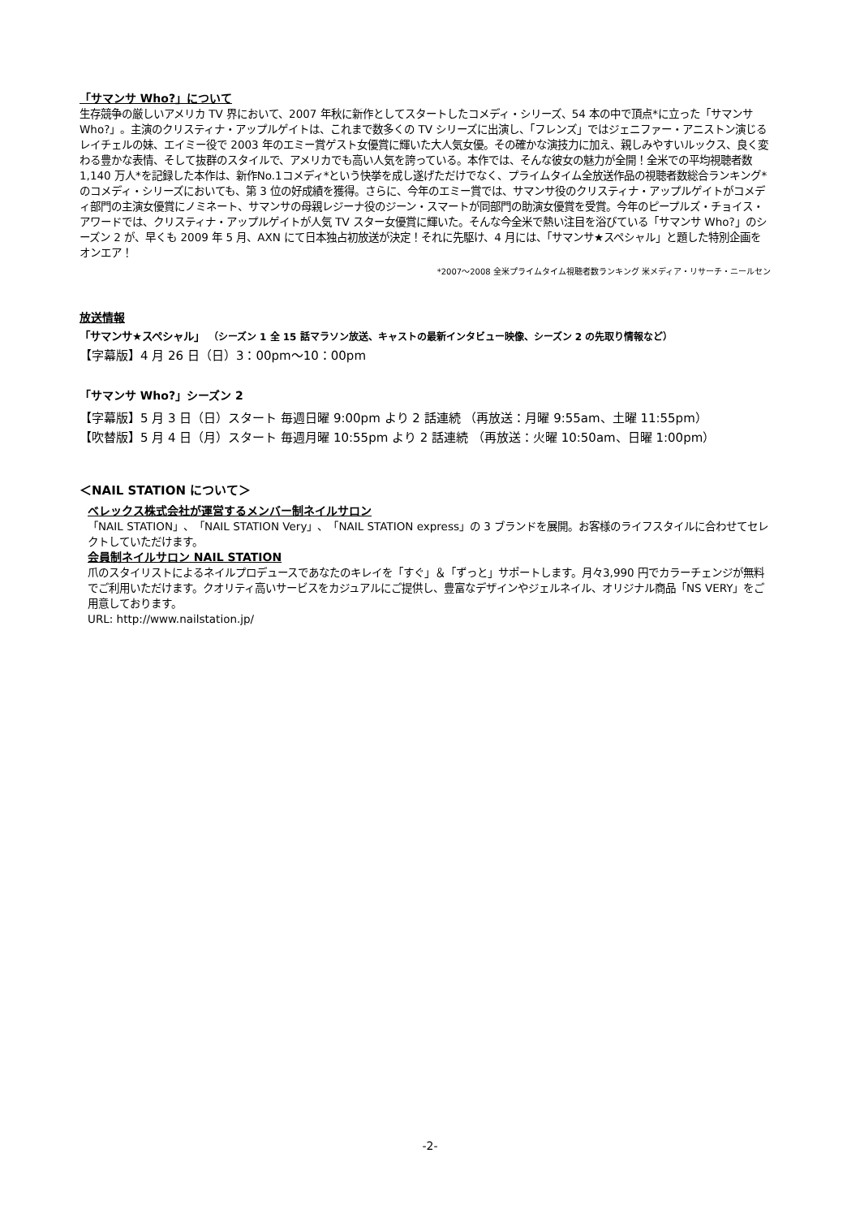「サマンサ Who?」について
生存競争の厳しいアメリカ TV 界において、2007 年秋に新作としてスタートしたコメディ・シリーズ、54 本の中で頂点*に立った「サマンサ Who?」。主演のクリスティナ・アップルゲイトは、これまで数多くの TV シリーズに出演し、「フレンズ」ではジェニファー・アニストン演じるレイチェルの妹、エイミー役で 2003 年のエミー賞ゲスト女優賞に輝いた大人気女優。その確かな演技力に加え、親しみやすいルックス、良く変わる豊かな表情、そして抜群のスタイルで、アメリカでも高い人気を誇っている。本作では、そんな彼女の魅力が全開！全米での平均視聴者数 1,140 万人*を記録した本作は、新作No.1コメディ*という快挙を成し遂げただけでなく、プライムタイム全放送作品の視聴者数総合ランキング*のコメディ・シリーズにおいても、第 3 位の好成績を獲得。さらに、今年のエミー賞では、サマンサ役のクリスティナ・アップルゲイトがコメディ部門の主演女優賞にノミネート、サマンサの母親レジーナ役のジーン・スマートが同部門の助演女優賞を受賞。今年のピープルズ・チョイス・アワードでは、クリスティナ・アップルゲイトが人気 TV スター女優賞に輝いた。そんな今全米で熱い注目を浴びている「サマンサ Who?」のシーズン 2 が、早くも 2009 年 5 月、AXN にて日本独占初放送が決定！それに先駆け、4 月には、「サマンサ★スペシャル」と題した特別企画をオンエア！
*2007～2008 全米プライムタイム視聴者数ランキング 米メディア・リサーチ・ニールセン
放送情報
「サマンサ★スペシャル」 （シーズン 1 全 15 話マラソン放送、キャストの最新インタビュー映像、シーズン 2 の先取り情報など）
【字幕版】4 月 26 日（日）3：00pm～10：00pm
「サマンサ Who?」シーズン 2
【字幕版】5 月 3 日（日）スタート 毎週日曜 9:00pm より 2 話連続 （再放送：月曜 9:55am、土曜 11:55pm）
【吹替版】5 月 4 日（月）スタート 毎週月曜 10:55pm より 2 話連続 （再放送：火曜 10:50am、日曜 1:00pm）
＜NAIL STATION について＞
ベレックス株式会社が運営するメンバー制ネイルサロン
「NAIL STATION」、「NAIL STATION Very」、「NAIL STATION express」の 3 ブランドを展開。お客様のライフスタイルに合わせてセレクトしていただけます。
会員制ネイルサロン NAIL STATION
爪のスタイリストによるネイルプロデュースであなたのキレイを「すぐ」＆「ずっと」サポートします。月々3,990 円でカラーチェンジが無料でご利用いただけます。クオリティ高いサービスをカジュアルにご提供し、豊富なデザインやジェルネイル、オリジナル商品「NS VERY」をご用意しております。
URL: http://www.nailstation.jp/
-2-